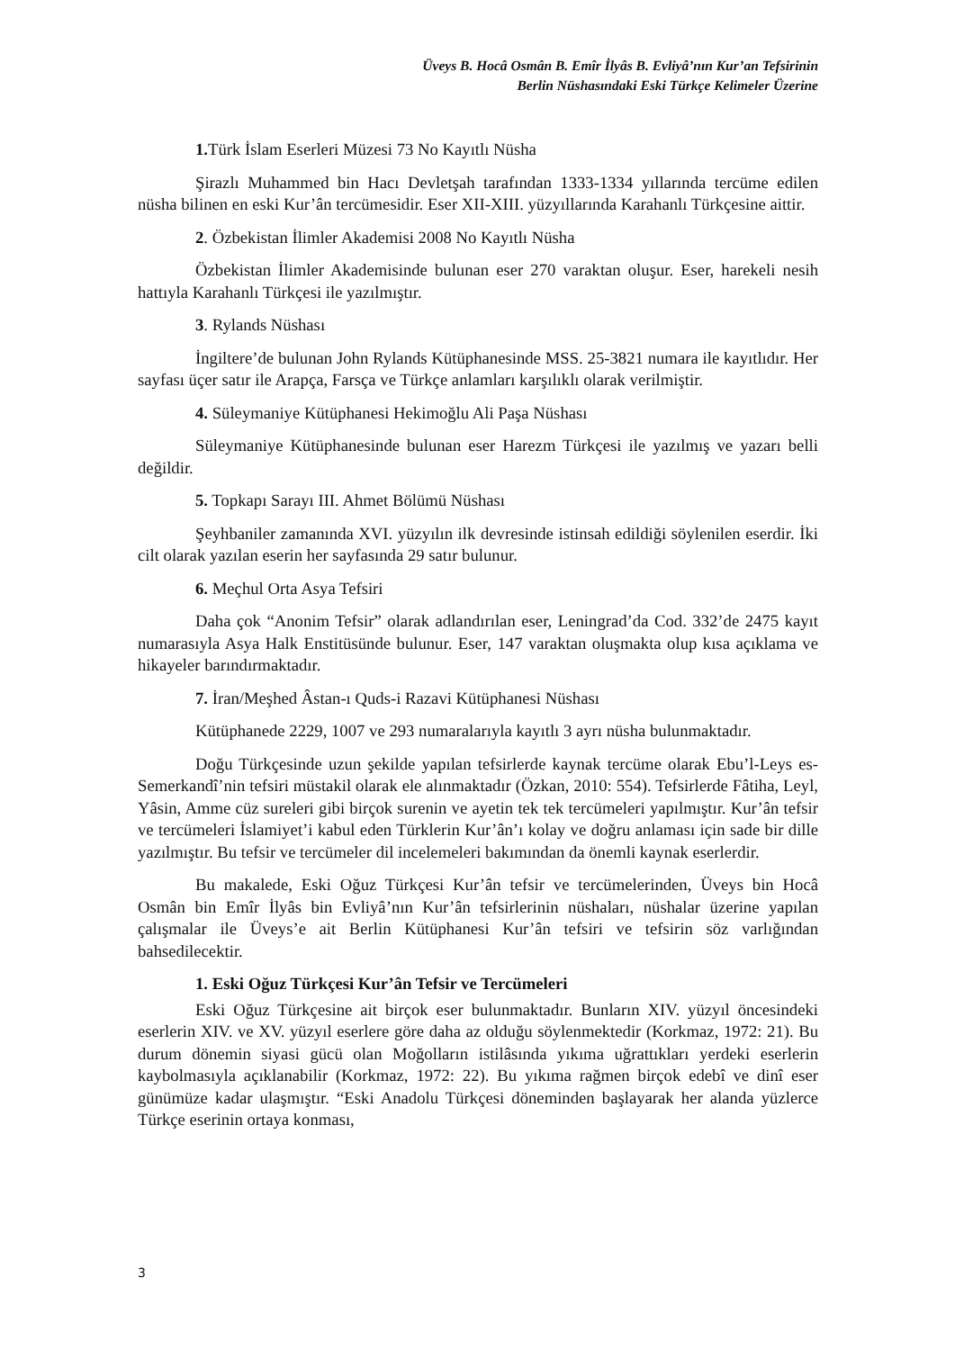Üveys B. Hocâ Osmân B. Emîr İlyâs B. Evliyâ’nın Kur’an Tefsirinin
Berlin Nüshasındaki Eski Türkçe Kelimeler Üzerine
1. Türk İslam Eserleri Müzesi 73 No Kayıtlı Nüsha
Şirazlı Muhammed bin Hacı Devletşah tarafından 1333-1334 yıllarında tercüme edilen nüsha bilinen en eski Kur’ân tercümesidir. Eser XII-XIII. yüzyıllarında Karahanlı Türkçesine aittir.
2. Özbekistan İlimler Akademisi 2008 No Kayıtlı Nüsha
Özbekistan İlimler Akademisinde bulunan eser 270 varaktan oluşur. Eser, harekeli nesih hattıyla Karahanlı Türkçesi ile yazılmıştır.
3. Rylands Nüshası
İngiltere’de bulunan John Rylands Kütüphanesinde MSS. 25-3821 numara ile kayıtlıdır. Her sayfası üçer satır ile Arapça, Farsça ve Türkçe anlamları karşılıklı olarak verilmiştir.
4. Süleymaniye Kütüphanesi Hekimoğlu Ali Paşa Nüshası
Süleymaniye Kütüphanesinde bulunan eser Harezm Türkçesi ile yazılmış ve yazarı belli değildir.
5. Topkapı Sarayı III. Ahmet Bölümü Nüshası
Şeyhbaniler zamanında XVI. yüzyılın ilk devresinde istinsah edildiği söylenilen eserdir. İki cilt olarak yazılan eserin her sayfasında 29 satır bulunur.
6. Meçhul Orta Asya Tefsiri
Daha çok “Anonim Tefsir” olarak adlandırılan eser, Leningrad’da Cod. 332’de 2475 kayıt numarasıyla Asya Halk Enstitüsünde bulunur. Eser, 147 varaktan oluşmakta olup kısa açıklama ve hikayeler barındırmaktadır.
7. İran/Meşhed Âstan-ı Quds-i Razavi Kütüphanesi Nüshası
Kütüphanede 2229, 1007 ve 293 numaralarıyla kayıtlı 3 ayrı nüsha bulunmaktadır.
Doğu Türkçesinde uzun şekilde yapılan tefsirlerde kaynak tercüme olarak Ebu’l-Leys es-Semerkandî’nin tefsiri müstakil olarak ele alınmaktadır (Özkan, 2010: 554). Tefsirlerde Fâtiha, Leyl, Yâsin, Amme cüz sureleri gibi birçok surenin ve ayetin tek tek tercümeleri yapılmıştır. Kur’ân tefsir ve tercümeleri İslamiyet’i kabul eden Türklerin Kur’ân’ı kolay ve doğru anlaması için sade bir dille yazılmıştır. Bu tefsir ve tercümeler dil incelemeleri bakımından da önemli kaynak eserlerdir.
Bu makalede, Eski Oğuz Türkçesi Kur’ân tefsir ve tercümelerinden, Üveys bin Hocâ Osmân bin Emîr İlyâs bin Evliyâ’nın Kur’ân tefsirlerinin nüshaları, nüshalar üzerine yapılan çalışmalar ile Üveys’e ait Berlin Kütüphanesi Kur’ân tefsiri ve tefsirin söz varlığından bahsedilecektir.
1. Eski Oğuz Türkçesi Kur’ân Tefsir ve Tercümeleri
Eski Oğuz Türkçesine ait birçok eser bulunmaktadır. Bunların XIV. yüzyıl öncesindeki eserlerin XIV. ve XV. yüzyıl eserlere göre daha az olduğu söylenmektedir (Korkmaz, 1972: 21). Bu durum dönemin siyasi gücü olan Moğolların istilâsında yıkıma uğrattıkları yerdeki eserlerin kaybolmasıyla açıklanabilir (Korkmaz, 1972: 22). Bu yıkıma rağmen birçok edebî ve dinî eser günümüze kadar ulaşmıştır. “Eski Anadolu Türkçesi döneminden başlayarak her alanda yüzlerce Türkçe eserinin ortaya konması,
3